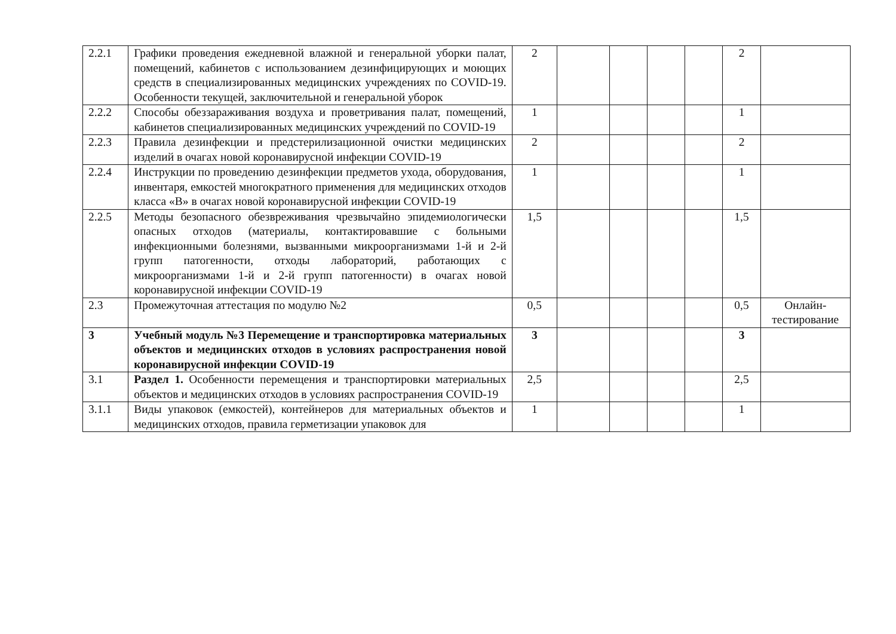| 2.2.1 | Графики проведения ежедневной влажной и генеральной уборки палат, помещений, кабинетов с использованием дезинфицирующих и моющих средств в специализированных медицинских учреждениях по COVID-19. Особенности текущей, заключительной и генеральной уборок | 2 | | | | | 2 | |
| 2.2.2 | Способы обеззараживания воздуха и проветривания палат, помещений, кабинетов специализированных медицинских учреждений по COVID-19 | 1 | | | | | 1 | |
| 2.2.3 | Правила дезинфекции и предстерилизационной очистки медицинских изделий в очагах новой коронавирусной инфекции COVID-19 | 2 | | | | | 2 | |
| 2.2.4 | Инструкции по проведению дезинфекции предметов ухода, оборудования, инвентаря, емкостей многократного применения для медицинских отходов класса «В» в очагах новой коронавирусной инфекции COVID-19 | 1 | | | | | 1 | |
| 2.2.5 | Методы безопасного обезвреживания чрезвычайно эпидемиологически опасных отходов (материалы, контактировавшие с больными инфекционными болезнями, вызванными микроорганизмами 1-й и 2-й групп патогенности, отходы лабораторий, работающих с микроорганизмами 1-й и 2-й групп патогенности) в очагах новой коронавирусной инфекции COVID-19 | 1,5 | | | | | 1,5 | |
| 2.3 | Промежуточная аттестация по модулю №2 | 0,5 | | | | | 0,5 | Онлайн-тестирование |
| 3 | Учебный модуль №3 Перемещение и транспортировка материальных объектов и медицинских отходов в условиях распространения новой коронавирусной инфекции COVID-19 | 3 | | | | | 3 | |
| 3.1 | Раздел 1. Особенности перемещения и транспортировки материальных объектов и медицинских отходов в условиях распространения COVID-19 | 2,5 | | | | | 2,5 | |
| 3.1.1 | Виды упаковок (емкостей), контейнеров для материальных объектов и медицинских отходов, правила герметизации упаковок для | 1 | | | | | 1 | |